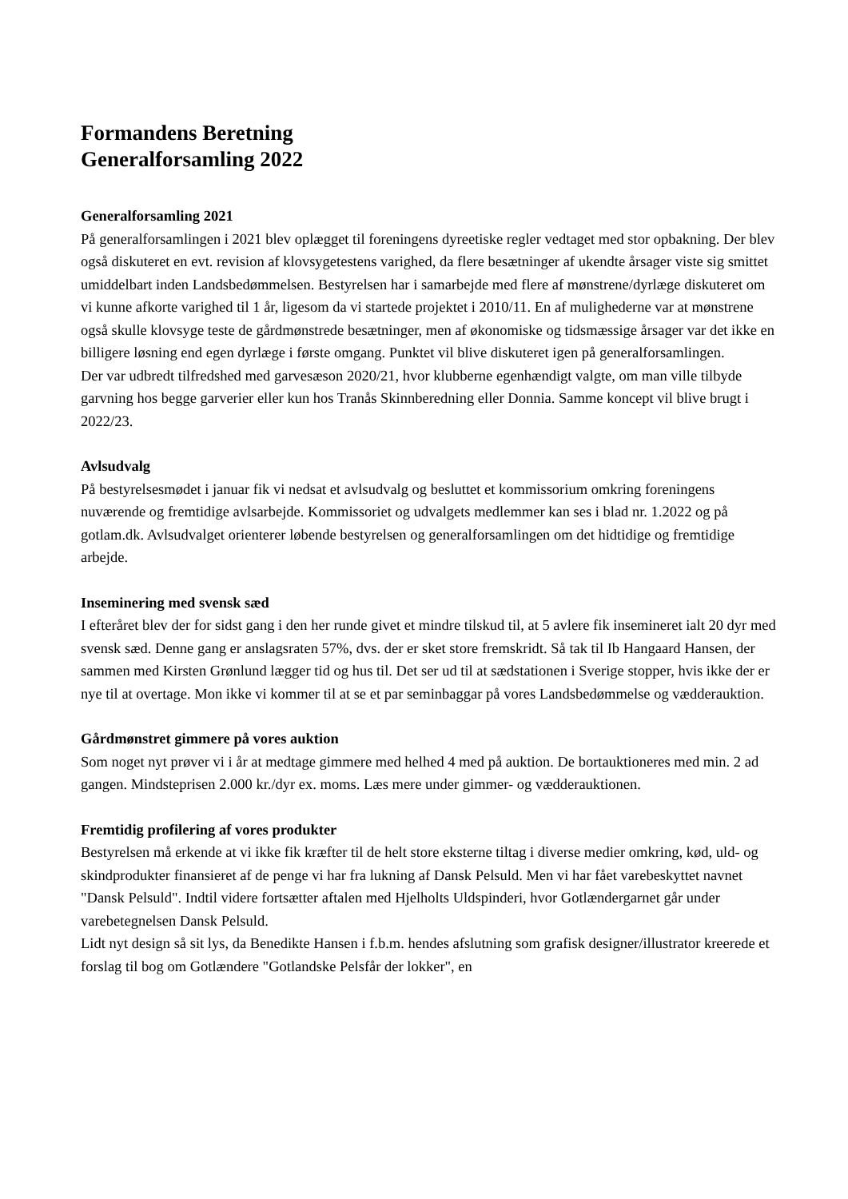Formandens Beretning
Generalforsamling 2022
Generalforsamling 2021
På generalforsamlingen i 2021 blev oplægget til foreningens dyreetiske regler vedtaget med stor opbakning. Der blev også diskuteret en evt. revision af klovsygetestens varighed, da flere besætninger af ukendte årsager viste sig smittet umiddelbart inden Landsbedømmelsen. Bestyrelsen har i samarbejde med flere af mønstrene/dyrlæge diskuteret om vi kunne afkorte varighed til 1 år, ligesom da vi startede projektet i 2010/11. En af mulighederne var at mønstrene også skulle klovsyge teste de gårdmønstrede besætninger, men af økonomiske og tidsmæssige årsager var det ikke en billigere løsning end egen dyrlæge i første omgang. Punktet vil blive diskuteret igen på generalforsamlingen.
Der var udbredt tilfredshed med garvesæson 2020/21, hvor klubberne egenhændigt valgte, om man ville tilbyde garvning hos begge garverier eller kun hos Tranås Skinnberedning eller Donnia. Samme koncept vil blive brugt i 2022/23.
Avlsudvalg
På bestyrelsesmødet i januar fik vi nedsat et avlsudvalg og besluttet et kommissorium omkring foreningens nuværende og fremtidige avlsarbejde. Kommissoriet og udvalgets medlemmer kan ses i blad nr. 1.2022 og på gotlam.dk. Avlsudvalget orienterer løbende bestyrelsen og generalforsamlingen om det hidtidige og fremtidige arbejde.
Inseminering med svensk sæd
I efteråret blev der for sidst gang i den her runde givet et mindre tilskud til, at 5 avlere fik insemineret ialt 20 dyr med svensk sæd. Denne gang er anslagsraten 57%, dvs. der er sket store fremskridt. Så tak til Ib Hangaard Hansen, der sammen med Kirsten Grønlund lægger tid og hus til. Det ser ud til at sædstationen i Sverige stopper, hvis ikke der er nye til at overtage. Mon ikke vi kommer til at se et par seminbaggar på vores Landsbedømmelse og vædderauktion.
Gårdmønstret gimmere på vores auktion
Som noget nyt prøver vi i år at medtage gimmere med helhed 4 med på auktion. De bortauktioneres med min. 2 ad gangen. Mindsteprisen 2.000 kr./dyr ex. moms. Læs mere under gimmer- og vædderauktionen.
Fremtidig profilering af vores produkter
Bestyrelsen må erkende at vi ikke fik kræfter til de helt store eksterne tiltag i diverse medier omkring, kød, uld- og skindprodukter finansieret af de penge vi har fra lukning af Dansk Pelsuld. Men vi har fået varebeskyttet navnet "Dansk Pelsuld". Indtil videre fortsætter aftalen med Hjelholts Uldspinderi, hvor Gotlændergarnet går under varebetegnelsen Dansk Pelsuld.
Lidt nyt design så sit lys, da Benedikte Hansen i f.b.m. hendes afslutning som grafisk designer/illustrator kreerede et forslag til bog om Gotlændere "Gotlandske Pelsfår der lokker", en